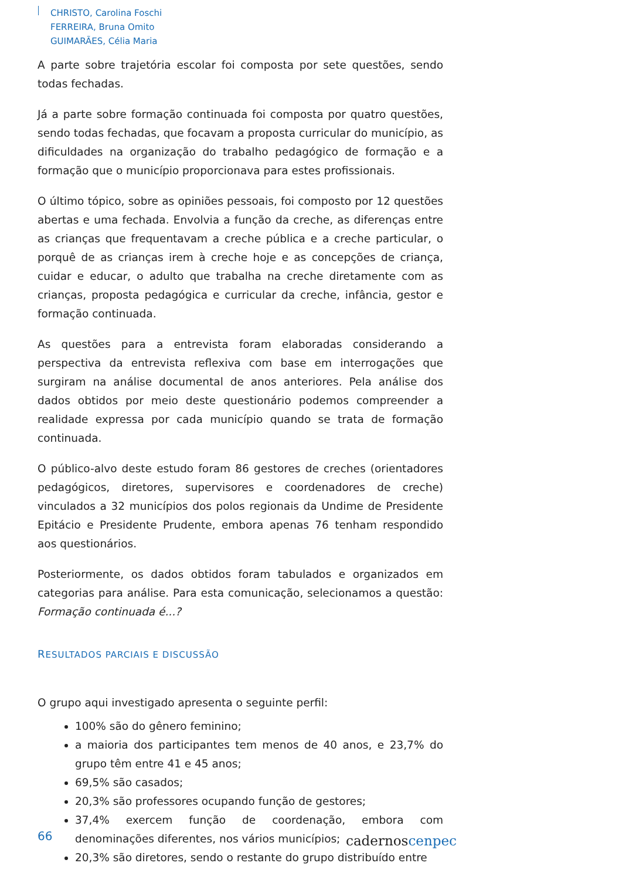CHRISTO, Carolina Foschi
FERREIRA, Bruna Omito
GUIMARÃES, Célia Maria
A parte sobre trajetória escolar foi composta por sete questões, sendo todas fechadas.
Já a parte sobre formação continuada foi composta por quatro questões, sendo todas fechadas, que focavam a proposta curricular do município, as dificuldades na organização do trabalho pedagógico de formação e a formação que o município proporcionava para estes profissionais.
O último tópico, sobre as opiniões pessoais, foi composto por 12 questões abertas e uma fechada. Envolvia a função da creche, as diferenças entre as crianças que frequentavam a creche pública e a creche particular, o porquê de as crianças irem à creche hoje e as concepções de criança, cuidar e educar, o adulto que trabalha na creche diretamente com as crianças, proposta pedagógica e curricular da creche, infância, gestor e formação continuada.
As questões para a entrevista foram elaboradas considerando a perspectiva da entrevista reflexiva com base em interrogações que surgiram na análise documental de anos anteriores. Pela análise dos dados obtidos por meio deste questionário podemos compreender a realidade expressa por cada município quando se trata de formação continuada.
O público-alvo deste estudo foram 86 gestores de creches (orientadores pedagógicos, diretores, supervisores e coordenadores de creche) vinculados a 32 municípios dos polos regionais da Undime de Presidente Epitácio e Presidente Prudente, embora apenas 76 tenham respondido aos questionários.
Posteriormente, os dados obtidos foram tabulados e organizados em categorias para análise. Para esta comunicação, selecionamos a questão: Formação continuada é...?
RESULTADOS PARCIAIS E DISCUSSÃO
O grupo aqui investigado apresenta o seguinte perfil:
100% são do gênero feminino;
a maioria dos participantes tem menos de 40 anos, e 23,7% do grupo têm entre 41 e 45 anos;
69,5% são casados;
20,3% são professores ocupando função de gestores;
37,4% exercem função de coordenação, embora com denominações diferentes, nos vários municípios;
20,3% são diretores, sendo o restante do grupo distribuído entre
66 cadernoscenpec